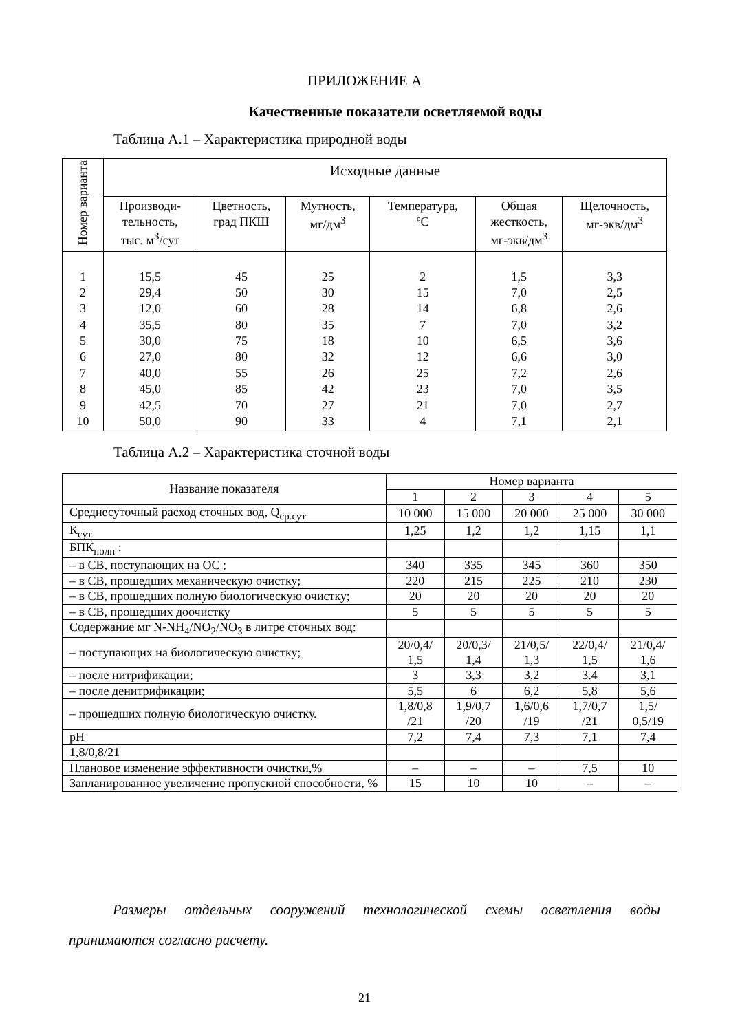ПРИЛОЖЕНИЕ А
Качественные показатели осветляемой воды
Таблица А.1 – Характеристика природной воды
| Номер варианта | Исходные данные | | | | | |
| | Производи- тельность, тыс. м<sup>3</sup>/сут | Цветность, град ПКШ | Мутность, мг/дм<sup>3</sup> | Температура, ºС | Общая жесткость, мг-экв/дм<sup>3</sup> | Щелочность, мг-экв/дм<sup>3</sup> |
| 1 2 3 4 5 6 7 8 9 10 | 15,5 29,4 12,0 35,5 30,0 27,0 40,0 45,0 42,5 50,0 | 45 50 60 80 75 80 55 85 70 90 | 25 30 28 35 18 32 26 42 27 33 | 2 15 14 7 10 12 25 23 21 4 | 1,5 7,0 6,8 7,0 6,5 6,6 7,2 7,0 7,0 7,1 | 3,3 2,5 2,6 3,2 3,6 3,0 2,6 3,5 2,7 2,1 |
Таблица А.2 – Характеристика сточной воды
| Название показателя | Номер варианта | | | | |
| | 1 | 2 | 3 | 4 | 5 |
| Среднесуточный расход сточных вод, Q<sub>ср.сут</sub> | 10 000 | 15 000 | 20 000 | 25 000 | 30 000 |
| К<sub>сут</sub> | 1,25 | 1,2 | 1,2 | 1,15 | 1,1 |
| БПК<sub>полн</sub> : | | | | | |
| – в СВ, поступающих на ОС ; | 340 | 335 | 345 | 360 | 350 |
| – в СВ, прошедших механическую очистку; | 220 | 215 | 225 | 210 | 230 |
| – в СВ, прошедших полную биологическую очистку; | 20 | 20 | 20 | 20 | 20 |
| – в СВ, прошедших доочистку | 5 | 5 | 5 | 5 | 5 |
| Содержание мг N-NH<sub>4</sub>/NO<sub>2</sub>/NO<sub>3</sub> в литре сточных вод: | | | | | |
| – поступающих на биологическую очистку; | 20/0,4/ 1,5 | 20/0,3/ 1,4 | 21/0,5/ 1,3 | 22/0,4/ 1,5 | 21/0,4/ 1,6 |
| – после нитрификации; | 3 | 3,3 | 3,2 | 3.4 | 3,1 |
| – после денитрификации; | 5,5 | 6 | 6,2 | 5,8 | 5,6 |
| – прошедших полную биологическую очистку. | 1,8/0,8 /21 | 1,9/0,7 /20 | 1,6/0,6 /19 | 1,7/0,7 /21 | 1,5/ 0,5/19 |
| pH | 7,2 | 7,4 | 7,3 | 7,1 | 7,4 |
| 1,8/0,8/21 | | | | | |
| Плановое изменение эффективности очистки,% | – | – | – | 7,5 | 10 |
| Запланированное увеличение пропускной способности, % | 15 | 10 | 10 | – | – |
Размеры отдельных сооружений технологической схемы осветления воды принимаются согласно расчету.
21